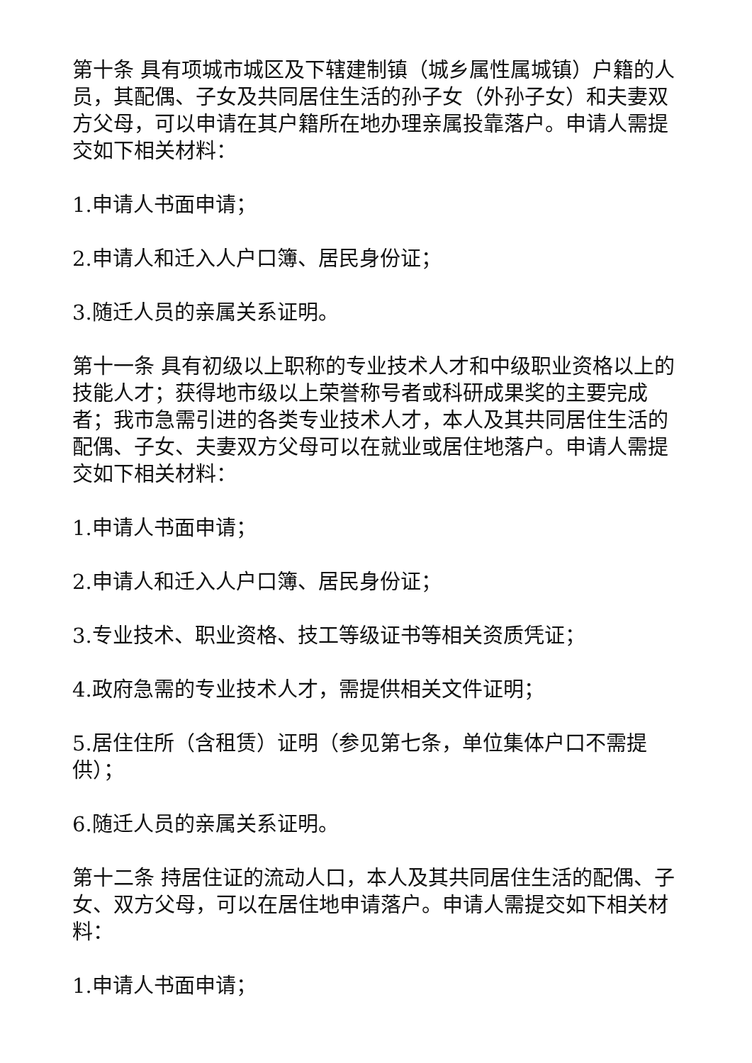第十条 具有项城市城区及下辖建制镇（城乡属性属城镇）户籍的人员，其配偶、子女及共同居住生活的孙子女（外孙子女）和夫妻双方父母，可以申请在其户籍所在地办理亲属投靠落户。申请人需提交如下相关材料：
1.申请人书面申请；
2.申请人和迁入人户口簿、居民身份证；
3.随迁人员的亲属关系证明。
第十一条 具有初级以上职称的专业技术人才和中级职业资格以上的技能人才；获得地市级以上荣誉称号者或科研成果奖的主要完成者；我市急需引进的各类专业技术人才，本人及其共同居住生活的配偶、子女、夫妻双方父母可以在就业或居住地落户。申请人需提交如下相关材料：
1.申请人书面申请；
2.申请人和迁入人户口簿、居民身份证；
3.专业技术、职业资格、技工等级证书等相关资质凭证；
4.政府急需的专业技术人才，需提供相关文件证明；
5.居住住所（含租赁）证明（参见第七条，单位集体户口不需提供）；
6.随迁人员的亲属关系证明。
第十二条 持居住证的流动人口，本人及其共同居住生活的配偶、子女、双方父母，可以在居住地申请落户。申请人需提交如下相关材料：
1.申请人书面申请；